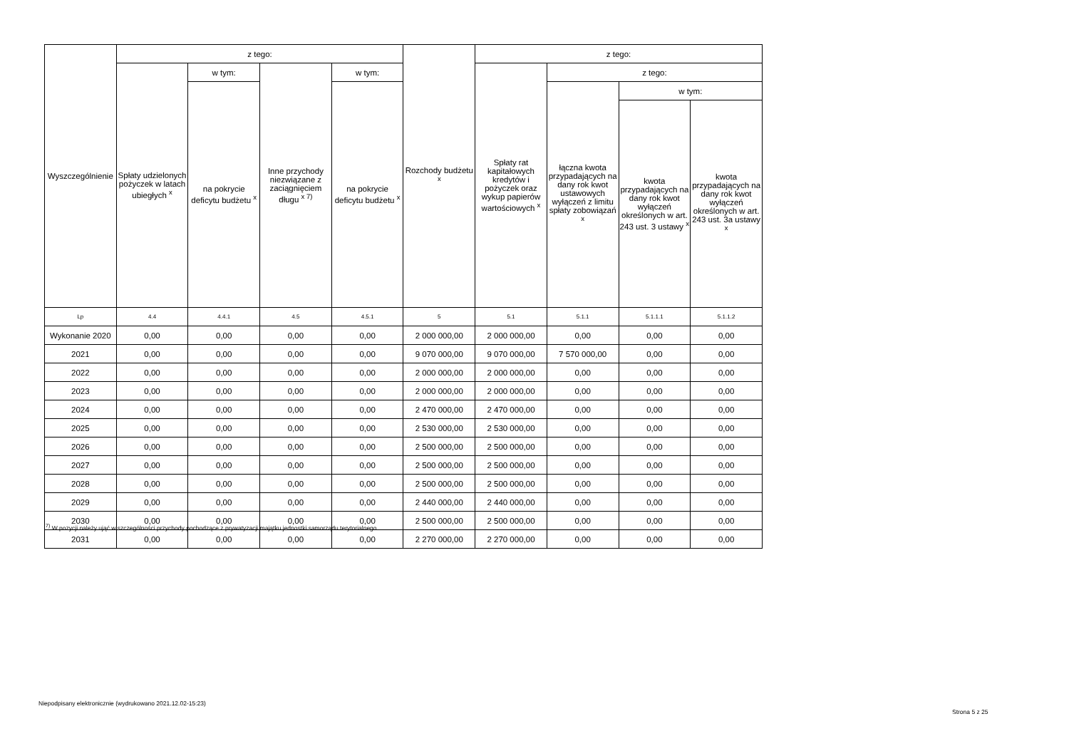| Wyszczególnienie | z tego: | | | | Rozchody budżetu <sup>x</sup> | z tego: | | | |
| --- | --- | --- | --- | --- | --- | --- | --- | --- | --- |
| | Spłaty udzielonych pożyczek w latach ubiegłych <sup>x</sup> | w tym: | Inne przychody niezwiązane z zaciągnięciem długu <sup>x 7)</sup> | w tym: | | Spłaty rat kapitałowych kredytów i pożyczek oraz wykup papierów wartościowych <sup>x</sup> | z tego: | | |
| | | na pokrycie deficytu budżetu <sup>x</sup> | | na pokrycie deficytu budżetu <sup>x</sup> | | | łączna kwota przypadających na dany rok kwot ustawowych wyłączeń z limitu spłaty zobowiązań <sup>x</sup> | w tym: | |
| | | | | | | | | kwota przypadających na dany rok kwot wyłączeń określonych w art. 243 ust. 3 ustawy <sup>x</sup> | kwota przypadających na dany rok kwot wyłączeń określonych w art. 243 ust. 3a ustawy <sup>x</sup> |
| Lp | 4.4 | 4.4.1 | 4.5 | 4.5.1 | 5 | 5.1 | 5.1.1 | 5.1.1.1 | 5.1.1.2 |
| Wykonanie 2020 | 0,00 | 0,00 | 0,00 | 0,00 | 2 000 000,00 | 2 000 000,00 | 0,00 | 0,00 | 0,00 |
| 2021 | 0,00 | 0,00 | 0,00 | 0,00 | 9 070 000,00 | 9 070 000,00 | 7 570 000,00 | 0,00 | 0,00 |
| 2022 | 0,00 | 0,00 | 0,00 | 0,00 | 2 000 000,00 | 2 000 000,00 | 0,00 | 0,00 | 0,00 |
| 2023 | 0,00 | 0,00 | 0,00 | 0,00 | 2 000 000,00 | 2 000 000,00 | 0,00 | 0,00 | 0,00 |
| 2024 | 0,00 | 0,00 | 0,00 | 0,00 | 2 470 000,00 | 2 470 000,00 | 0,00 | 0,00 | 0,00 |
| 2025 | 0,00 | 0,00 | 0,00 | 0,00 | 2 530 000,00 | 2 530 000,00 | 0,00 | 0,00 | 0,00 |
| 2026 | 0,00 | 0,00 | 0,00 | 0,00 | 2 500 000,00 | 2 500 000,00 | 0,00 | 0,00 | 0,00 |
| 2027 | 0,00 | 0,00 | 0,00 | 0,00 | 2 500 000,00 | 2 500 000,00 | 0,00 | 0,00 | 0,00 |
| 2028 | 0,00 | 0,00 | 0,00 | 0,00 | 2 500 000,00 | 2 500 000,00 | 0,00 | 0,00 | 0,00 |
| 2029 | 0,00 | 0,00 | 0,00 | 0,00 | 2 440 000,00 | 2 440 000,00 | 0,00 | 0,00 | 0,00 |
| 2030 | 0,00 | 0,00 | 0,00 | 0,00 | 2 500 000,00 | 2 500 000,00 | 0,00 | 0,00 | 0,00 |
| 2031 | 0,00 | 0,00 | 0,00 | 0,00 | 2 270 000,00 | 2 270 000,00 | 0,00 | 0,00 | 0,00 |
<sup>7)</sup> W pozycji należy ująć w szczególności przychody pochodzące z prywatyzacji majątku jednostki samorządu terytorialnego.
Niepodpisany elektronicznie (wydrukowano 2021.12.02-15:23)
Strona 5 z 25